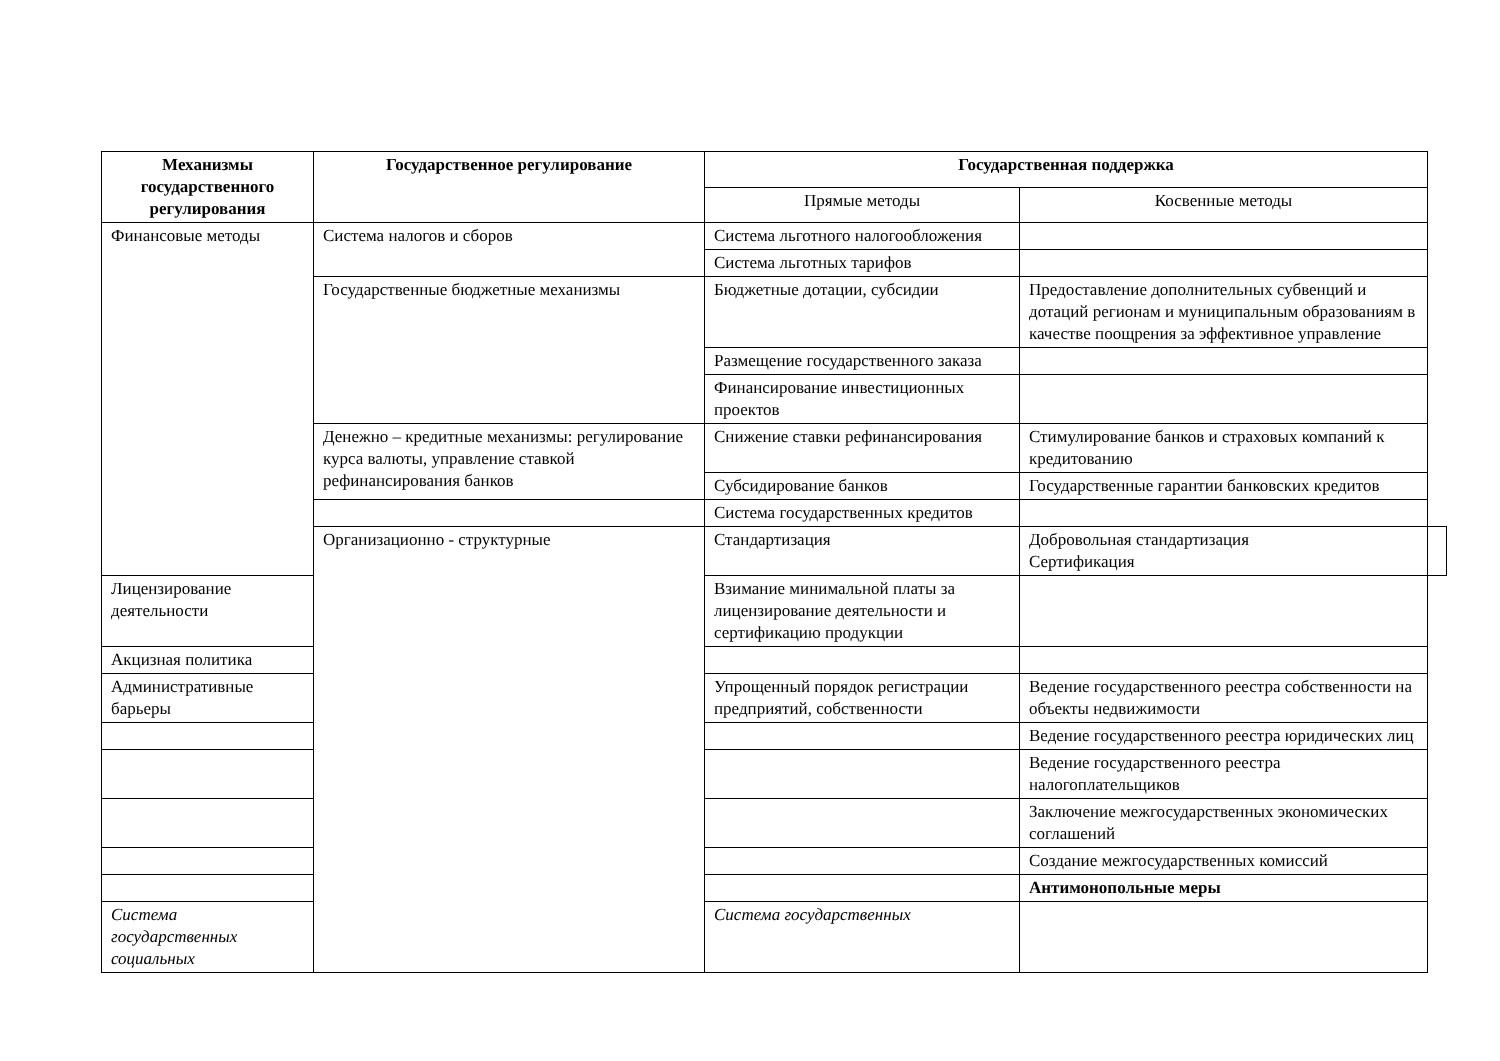| Механизмы государственного регулирования | Государственное регулирование | Государственная поддержка | | |
| --- | --- | --- | --- | --- |
| | | Прямые методы | Косвенные методы | |
| Финансовые методы | Система налогов и сборов | Система льготного налогообложения | | |
| | | Система льготных тарифов | | |
| | Государственные бюджетные механизмы | Бюджетные дотации, субсидии | Предоставление дополнительных субвенций и дотаций регионам и муниципальным образованиям в качестве поощрения за эффективное управление | |
| | | Размещение государственного заказа | | |
| | | Финансирование инвестиционных проектов | | |
| | Денежно – кредитные механизмы: регулирование курса валюты, управление ставкой рефинансирования банков | Снижение ставки рефинансирования | Стимулирование банков и страховых компаний к кредитованию | |
| | | Субсидирование банков | Государственные гарантии банковских кредитов | |
| | | Система государственных кредитов | | |
| | Организационно - структурные | Стандартизация | Добровольная стандартизация Сертификация | |
| Лицензирование деятельности | | Взимание минимальной платы за лицензирование деятельности и сертификацию продукции | | |
| Акцизная политика | | | | |
| Административные барьеры | | Упрощенный порядок регистрации предприятий, собственности | Ведение государственного реестра собственности на объекты недвижимости | |
| | | | Ведение государственного реестра юридических лиц | |
| | | | Ведение государственного реестра налогоплательщиков | |
| | | | Заключение межгосударственных экономических соглашений | |
| | | | Создание межгосударственных комиссий | |
| | | | Антимонопольные меры | |
| Система государственных социальных | | Система государственных | | |